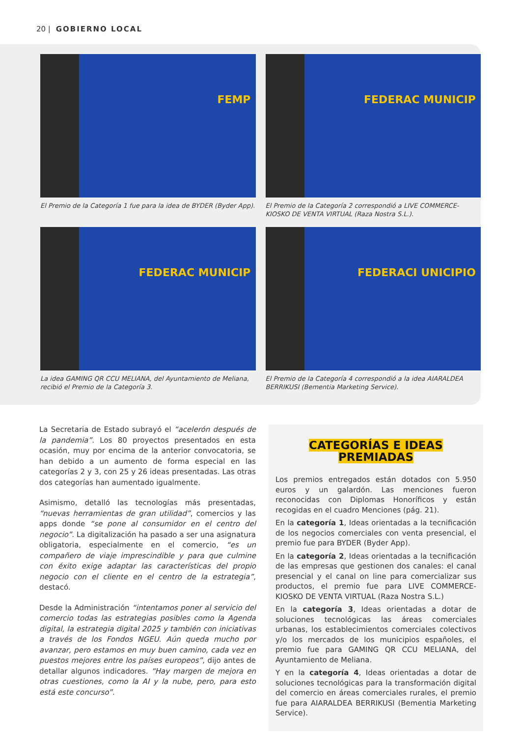20 | GOBIERNO LOCAL
FEMP
El Premio de la Categoría 1 fue para la idea de BYDER (Byder App).
FEDERAC MUNICIP
El Premio de la Categoría 2 correspondió a LIVE COMMERCE-KIOSKO DE VENTA VIRTUAL (Raza Nostra S.L.).
FEDERAC MUNICIP
La idea GAMING QR CCU MELIANA, del Ayuntamiento de Meliana, recibió el Premio de la Categoría 3.
FEDERACI UNICIPIO
El Premio de la Categoría 4 correspondió a la idea AIARALDEA BERRIKUSI (Bementia Marketing Service).
La Secretaria de Estado subrayó el “acelerón después de la pandemia”. Los 80 proyectos presentados en esta ocasión, muy por encima de la anterior convocatoria, se han debido a un aumento de forma especial en las categorías 2 y 3, con 25 y 26 ideas presentadas. Las otras dos categorías han aumentado igualmente.
Asimismo, detalló las tecnologías más presentadas, “nuevas herramientas de gran utilidad”, comercios y las apps donde “se pone al consumidor en el centro del negocio”. La digitalización ha pasado a ser una asignatura obligatoria, especialmente en el comercio, “es un compañero de viaje imprescindible y para que culmine con éxito exige adaptar las características del propio negocio con el cliente en el centro de la estrategia”, destacó.
Desde la Administración “intentamos poner al servicio del comercio todas las estrategias posibles como la Agenda digital, la estrategia digital 2025 y también con iniciativas a través de los Fondos NGEU. Aún queda mucho por avanzar, pero estamos en muy buen camino, cada vez en puestos mejores entre los países europeos”, dijo antes de detallar algunos indicadores. “Hay margen de mejora en otras cuestiones, como la AI y la nube, pero, para esto está este concurso”.
CATEGORÍAS E IDEAS
PREMIADAS
Los premios entregados están dotados con 5.950 euros y un galardón. Las menciones fueron reconocidas con Diplomas Honoríficos y están recogidas en el cuadro Menciones (pág. 21).
En la categoría 1, Ideas orientadas a la tecnificación de los negocios comerciales con venta presencial, el premio fue para BYDER (Byder App).
En la categoría 2, Ideas orientadas a la tecnificación de las empresas que gestionen dos canales: el canal presencial y el canal on line para comercializar sus productos, el premio fue para LIVE COMMERCE-KIOSKO DE VENTA VIRTUAL (Raza Nostra S.L.)
En la categoría 3, Ideas orientadas a dotar de soluciones tecnológicas las áreas comerciales urbanas, los establecimientos comerciales colectivos y/o los mercados de los municipios españoles, el premio fue para GAMING QR CCU MELIANA, del Ayuntamiento de Meliana.
Y en la categoría 4, Ideas orientadas a dotar de soluciones tecnológicas para la transformación digital del comercio en áreas comerciales rurales, el premio fue para AIARALDEA BERRIKUSI (Bementia Marketing Service).